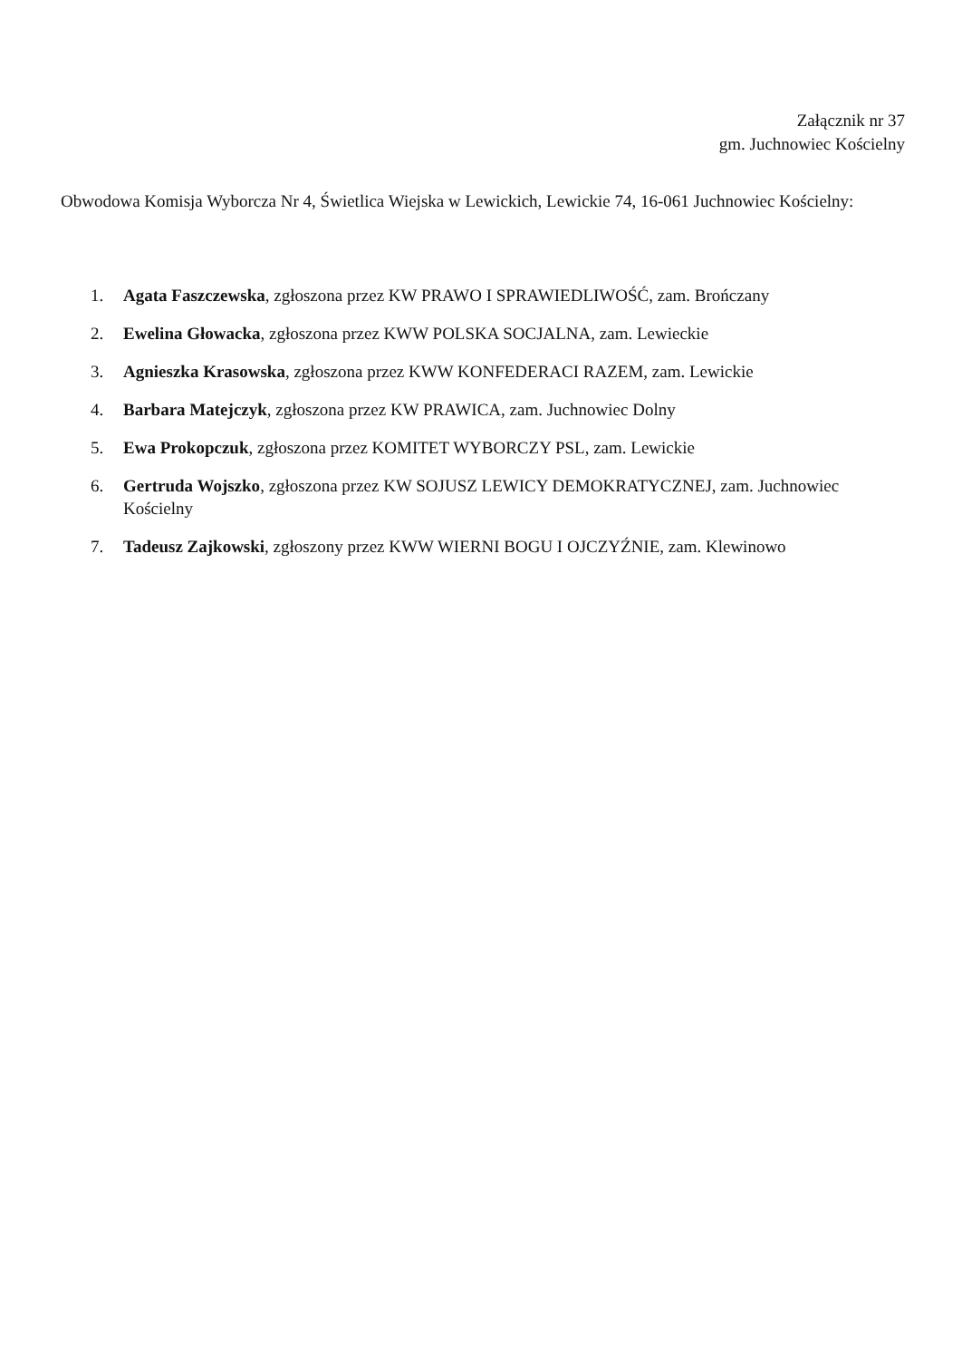Załącznik nr 37
gm. Juchnowiec Kościelny
Obwodowa Komisja Wyborcza Nr 4, Świetlica Wiejska w Lewickich, Lewickie 74, 16-061 Juchnowiec Kościelny:
1. Agata Faszczewska, zgłoszona przez KW PRAWO I SPRAWIEDLIWOŚĆ, zam. Brończany
2. Ewelina Głowacka, zgłoszona przez KWW POLSKA SOCJALNA, zam. Lewieckie
3. Agnieszka Krasowska, zgłoszona przez KWW KONFEDERACI RAZEM, zam. Lewickie
4. Barbara Matejczyk, zgłoszona przez KW PRAWICA, zam. Juchnowiec Dolny
5. Ewa Prokopczuk, zgłoszona przez KOMITET WYBORCZY PSL, zam. Lewickie
6. Gertruda Wojszko, zgłoszona przez KW SOJUSZ LEWICY DEMOKRATYCZNEJ, zam. Juchnowiec Kościelny
7. Tadeusz Zajkowski, zgłoszony przez KWW WIERNI BOGU I OJCZYŹNIE, zam. Klewinowo